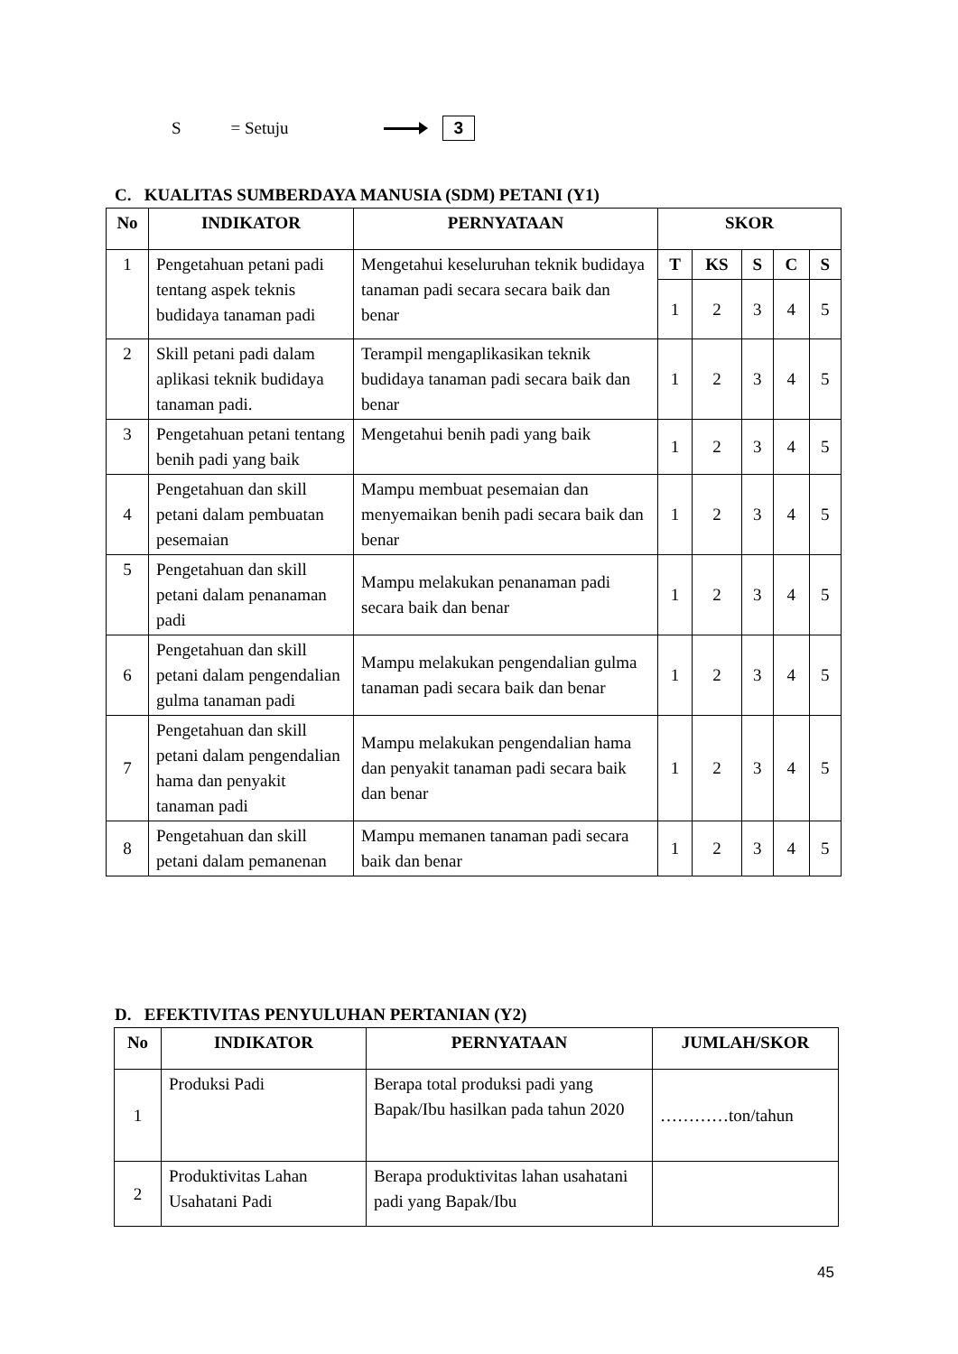S = Setuju 3
C. KUALITAS SUMBERDAYA MANUSIA (SDM) PETANI (Y1)
| No | INDIKATOR | PERNYATAAN | SKOR | | | | |
| --- | --- | --- | --- | --- | --- | --- | --- |
| 1 | Pengetahuan petani padi tentang aspek teknis budidaya tanaman padi | Mengetahui keseluruhan teknik budidaya tanaman padi secara secara baik dan benar | T | KS | S | C | S |
| | | | 1 | 2 | 3 | 4 | 5 |
| 2 | Skill petani padi dalam aplikasi teknik budidaya tanaman padi. | Terampil mengaplikasikan teknik budidaya tanaman padi secara baik dan benar | 1 | 2 | 3 | 4 | 5 |
| 3 | Pengetahuan petani tentang benih padi yang baik | Mengetahui benih padi yang baik | 1 | 2 | 3 | 4 | 5 |
| 4 | Pengetahuan dan skill petani dalam pembuatan pesemaian | Mampu membuat pesemaian dan menyemaikan benih padi secara baik dan benar | 1 | 2 | 3 | 4 | 5 |
| 5 | Pengetahuan dan skill petani dalam penanaman padi | Mampu melakukan penanaman padi secara baik dan benar | 1 | 2 | 3 | 4 | 5 |
| 6 | Pengetahuan dan skill petani dalam pengendalian gulma tanaman padi | Mampu melakukan pengendalian gulma tanaman padi secara baik dan benar | 1 | 2 | 3 | 4 | 5 |
| 7 | Pengetahuan dan skill petani dalam pengendalian hama dan penyakit tanaman padi | Mampu melakukan pengendalian hama dan penyakit tanaman padi secara baik dan benar | 1 | 2 | 3 | 4 | 5 |
| 8 | Pengetahuan dan skill petani dalam pemanenan | Mampu memanen tanaman padi secara baik dan benar | 1 | 2 | 3 | 4 | 5 |
D. EFEKTIVITAS PENYULUHAN PERTANIAN (Y2)
| No | INDIKATOR | PERNYATAAN | JUMLAH/SKOR |
| --- | --- | --- | --- |
| 1 | Produksi Padi | Berapa total produksi padi yang Bapak/Ibu hasilkan pada tahun 2020 | …………ton/tahun |
| 2 | Produktivitas Lahan Usahatani Padi | Berapa produktivitas lahan usahatani padi yang Bapak/Ibu | |
45